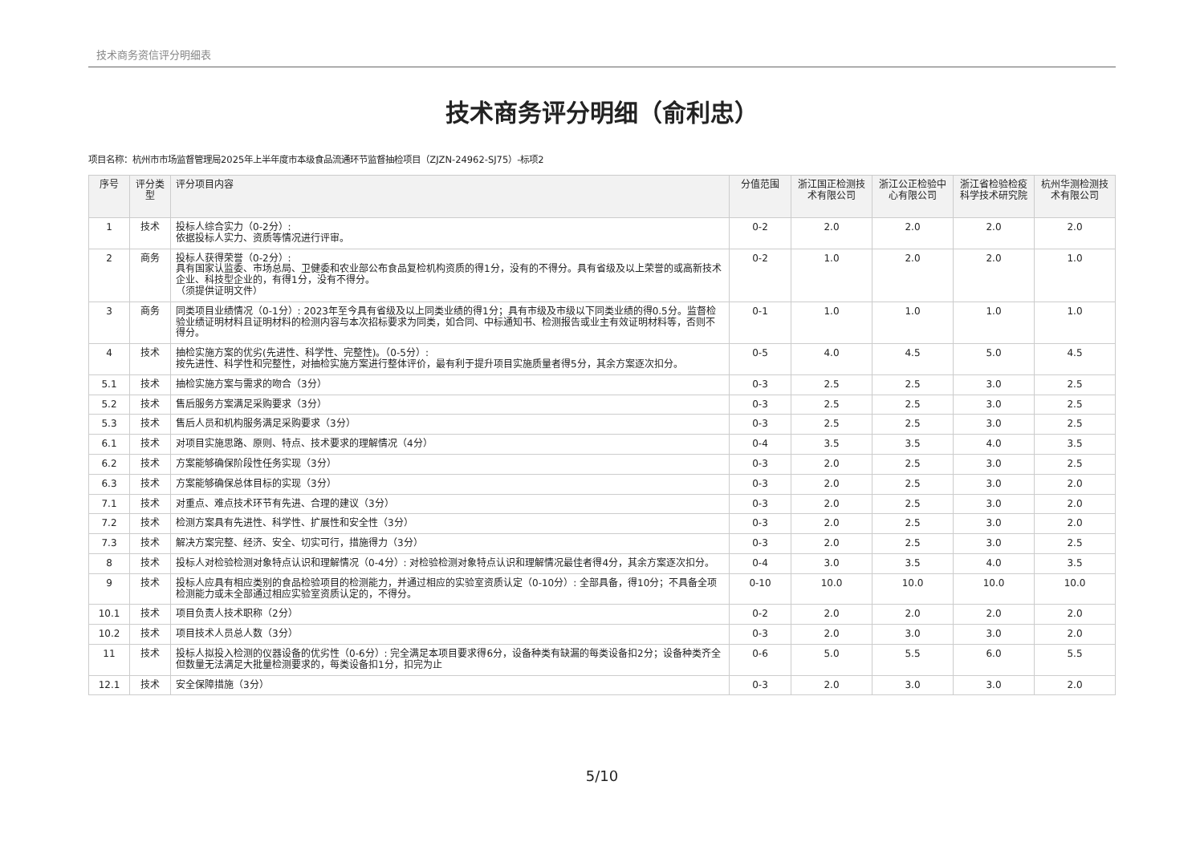技术商务资信评分明细表
技术商务评分明细（俞利忠）
项目名称：杭州市市场监督管理局2025年上半年度市本级食品流通环节监督抽检项目（ZJZN-24962-SJ75）-标项2
| 序号 | 评分类型 | 评分项目内容 | 分值范围 | 浙江国正检测技术有限公司 | 浙江公正检验中心有限公司 | 浙江省检验检疫科学技术研究院 | 杭州华测检测技术有限公司 |
| --- | --- | --- | --- | --- | --- | --- | --- |
| 1 | 技术 | 投标人综合实力（0-2分）: 依据投标人实力、资质等情况进行评审。 | 0-2 | 2.0 | 2.0 | 2.0 | 2.0 |
| 2 | 商务 | 投标人获得荣誉（0-2分）: 具有国家认监委、市场总局、卫健委和农业部公布食品复检机构资质的得1分，没有的不得分。具有省级及以上荣誉的或高新技术企业、科技型企业的，有得1分，没有不得分。 （须提供证明文件） | 0-2 | 1.0 | 2.0 | 2.0 | 1.0 |
| 3 | 商务 | 同类项目业绩情况（0-1分）: 2023年至今具有省级及以上同类业绩的得1分；具有市级及市级以下同类业绩的得0.5分。监督检验业绩证明材料且证明材料的检测内容与本次招标要求为同类，如合同、中标通知书、检测报告或业主有效证明材料等，否则不得分。 | 0-1 | 1.0 | 1.0 | 1.0 | 1.0 |
| 4 | 技术 | 抽检实施方案的优劣(先进性、科学性、完整性)。（0-5分）: 按先进性、科学性和完整性，对抽检实施方案进行整体评价，最有利于提升项目实施质量者得5分，其余方案逐次扣分。 | 0-5 | 4.0 | 4.5 | 5.0 | 4.5 |
| 5.1 | 技术 | 抽检实施方案与需求的吻合（3分） | 0-3 | 2.5 | 2.5 | 3.0 | 2.5 |
| 5.2 | 技术 | 售后服务方案满足采购要求（3分） | 0-3 | 2.5 | 2.5 | 3.0 | 2.5 |
| 5.3 | 技术 | 售后人员和机构服务满足采购要求（3分） | 0-3 | 2.5 | 2.5 | 3.0 | 2.5 |
| 6.1 | 技术 | 对项目实施思路、原则、特点、技术要求的理解情况（4分） | 0-4 | 3.5 | 3.5 | 4.0 | 3.5 |
| 6.2 | 技术 | 方案能够确保阶段性任务实现（3分） | 0-3 | 2.0 | 2.5 | 3.0 | 2.5 |
| 6.3 | 技术 | 方案能够确保总体目标的实现（3分） | 0-3 | 2.0 | 2.5 | 3.0 | 2.0 |
| 7.1 | 技术 | 对重点、难点技术环节有先进、合理的建议（3分） | 0-3 | 2.0 | 2.5 | 3.0 | 2.0 |
| 7.2 | 技术 | 检测方案具有先进性、科学性、扩展性和安全性（3分） | 0-3 | 2.0 | 2.5 | 3.0 | 2.0 |
| 7.3 | 技术 | 解决方案完整、经济、安全、切实可行，措施得力（3分） | 0-3 | 2.0 | 2.5 | 3.0 | 2.5 |
| 8 | 技术 | 投标人对检验检测对象特点认识和理解情况（0-4分）: 对检验检测对象特点认识和理解情况最佳者得4分，其余方案逐次扣分。 | 0-4 | 3.0 | 3.5 | 4.0 | 3.5 |
| 9 | 技术 | 投标人应具有相应类别的食品检验项目的检测能力，并通过相应的实验室资质认定（0-10分）: 全部具备，得10分；不具备全项检测能力或未全部通过相应实验室资质认定的，不得分。 | 0-10 | 10.0 | 10.0 | 10.0 | 10.0 |
| 10.1 | 技术 | 项目负责人技术职称（2分） | 0-2 | 2.0 | 2.0 | 2.0 | 2.0 |
| 10.2 | 技术 | 项目技术人员总人数（3分） | 0-3 | 2.0 | 3.0 | 3.0 | 2.0 |
| 11 | 技术 | 投标人拟投入检测的仪器设备的优劣性（0-6分）: 完全满足本项目要求得6分，设备种类有缺漏的每类设备扣2分；设备种类齐全但数量无法满足大批量检测要求的，每类设备扣1分，扣完为止 | 0-6 | 5.0 | 5.5 | 6.0 | 5.5 |
| 12.1 | 技术 | 安全保障措施（3分） | 0-3 | 2.0 | 3.0 | 3.0 | 2.0 |
5/10